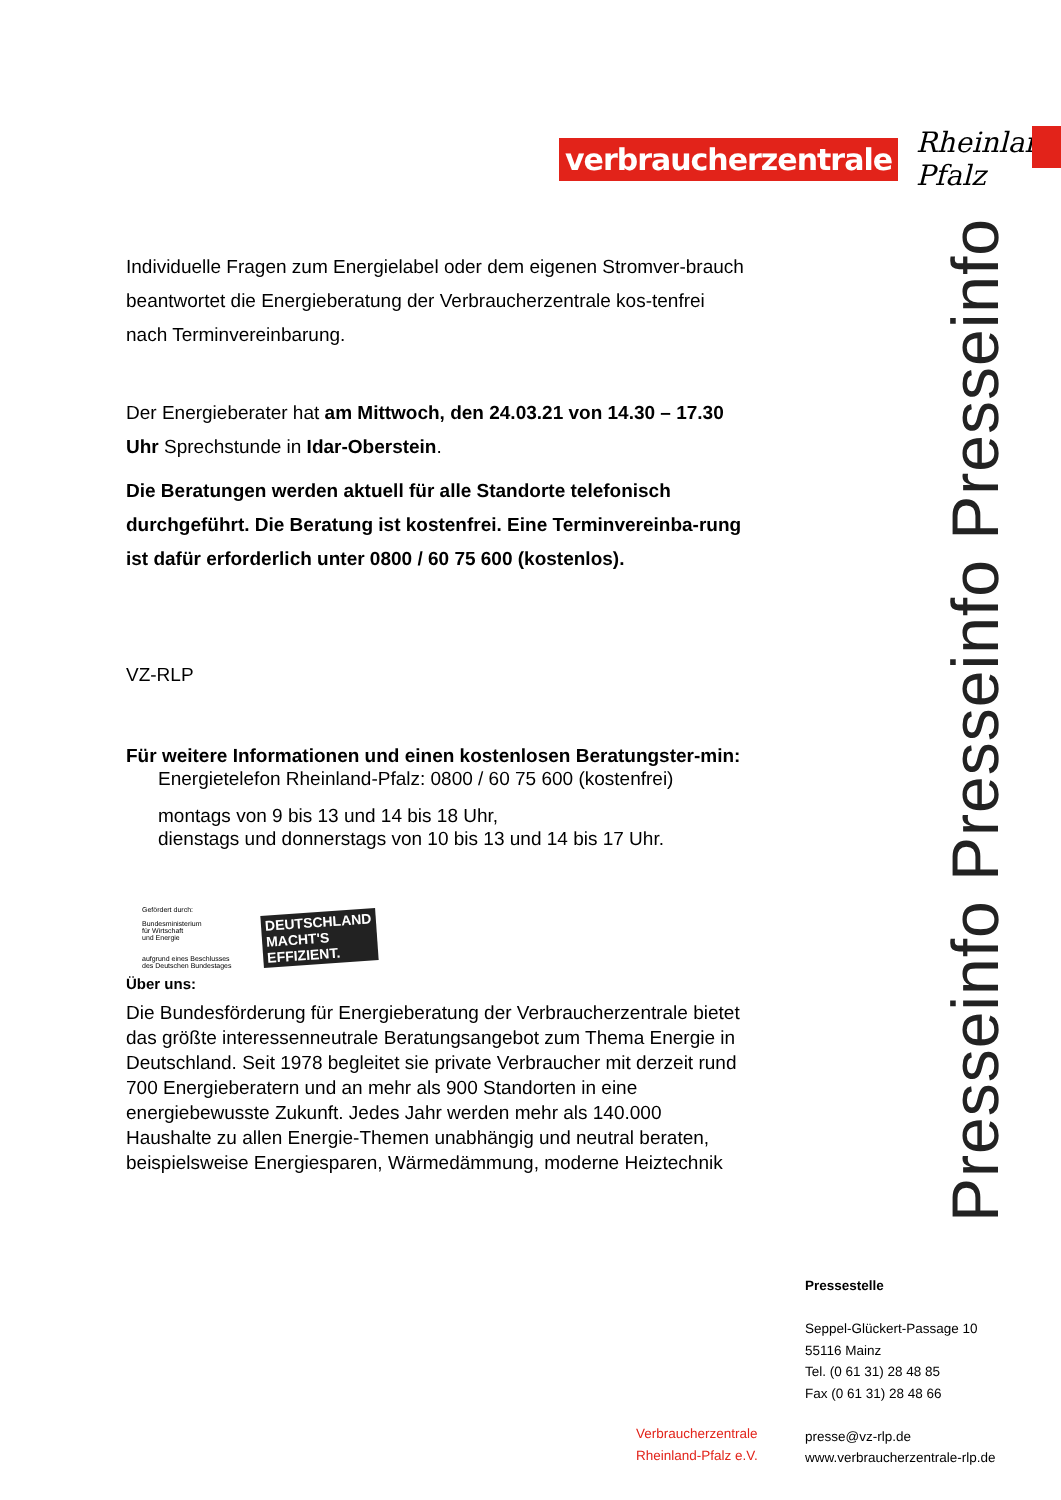verbraucherzentrale
Rheinland-Pfalz
Individuelle Fragen zum Energielabel oder dem eigenen Stromver-brauch beantwortet die Energieberatung der Verbraucherzentrale kos-tenfrei nach Terminvereinbarung.
Der Energieberater hat am Mittwoch, den 24.03.21 von 14.30 – 17.30 Uhr Sprechstunde in Idar-Oberstein.
Die Beratungen werden aktuell für alle Standorte telefonisch durchgeführt. Die Beratung ist kostenfrei. Eine Terminvereinba-rung ist dafür erforderlich unter 0800 / 60 75 600 (kostenlos).
VZ-RLP
Für weitere Informationen und einen kostenlosen Beratungster-min:
Energietelefon Rheinland-Pfalz: 0800 / 60 75 600 (kostenfrei)
montags von 9 bis 13 und 14 bis 18 Uhr,
dienstags und donnerstags von 10 bis 13 und 14 bis 17 Uhr.
Gefördert durch:
Bundesministerium
für Wirtschaft
und Energie
aufgrund eines Beschlusses
des Deutschen Bundestages
DEUTSCHLAND
MACHT'S
EFFIZIENT.
Über uns:
Die Bundesförderung für Energieberatung der Verbraucherzentrale bietet das größte interessenneutrale Beratungsangebot zum Thema Energie in Deutschland. Seit 1978 begleitet sie private Verbraucher mit derzeit rund 700 Energieberatern und an mehr als 900 Standorten in eine energiebewusste Zukunft. Jedes Jahr werden mehr als 140.000 Haushalte zu allen Energie-Themen unabhängig und neutral beraten, beispielsweise Energiesparen, Wärmedämmung, moderne Heiztechnik
Presseinfo Presseinfo Presseinfo
Pressestelle
Seppel-Glückert-Passage 10
55116 Mainz
Tel. (0 61 31) 28 48 85
Fax (0 61 31) 28 48 66
presse@vz-rlp.de
www.verbraucherzentrale-rlp.de
Verbraucherzentrale
Rheinland-Pfalz e.V.